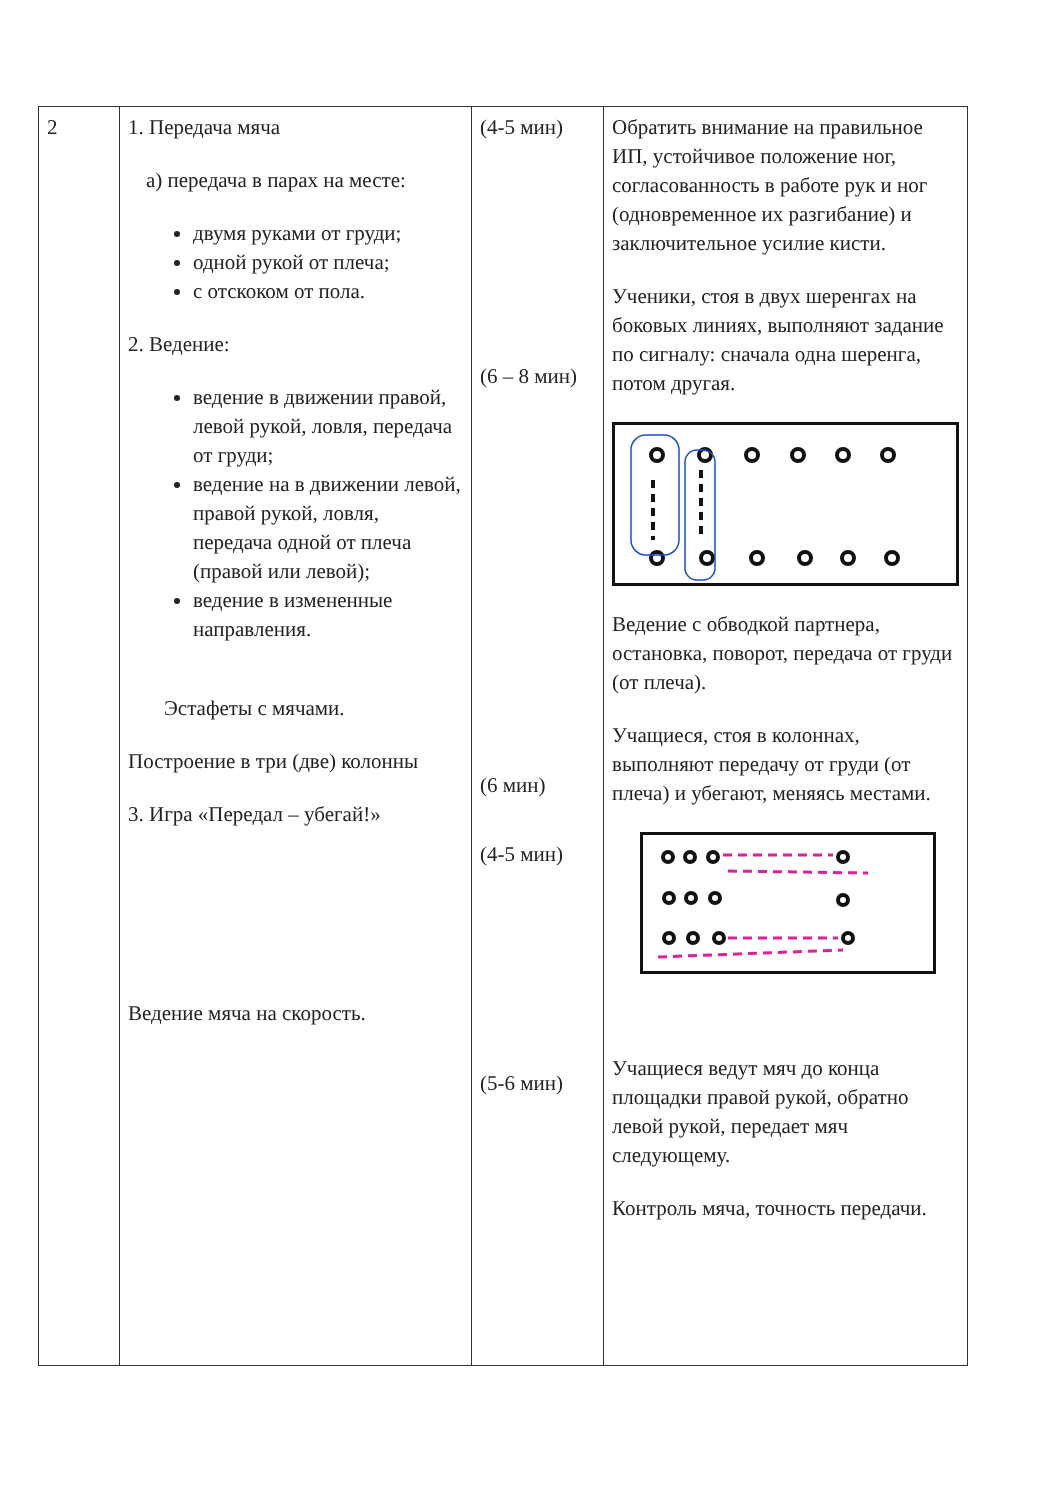| 2 | 1. Передача мяча а) передача в парах на месте: двумя руками от груди; одной рукой от плеча; с отскоком от пола. 2. Ведение: ведение в движении правой, левой рукой, ловля, передача от груди; ведение на в движении левой, правой рукой, ловля, передача одной от плеча (правой или левой); ведение в измененные направления. Эстафеты с мячами. Построение в три (две) колонны 3. Игра «Передал – убегай!» Ведение мяча на скорость. | (4-5 мин) (6 – 8 мин) (6 мин) (4-5 мин) (5-6 мин) | Обратить внимание на правильное ИП, устойчивое положение ног, согласованность в работе рук и ног (одновременное их разгибание) и заключительное усилие кисти. Ученики, стоя в двух шеренгах на боковых линиях, выполняют задание по сигналу: сначала одна шеренга, потом другая. Ведение с обводкой партнера, остановка, поворот, передача от груди (от плеча). Учащиеся, стоя в колоннах, выполняют передачу от груди (от плеча) и убегают, меняясь местами. Учащиеся ведут мяч до конца площадки правой рукой, обратно левой рукой, передает мяч следующему. Контроль мяча, точность передачи. |